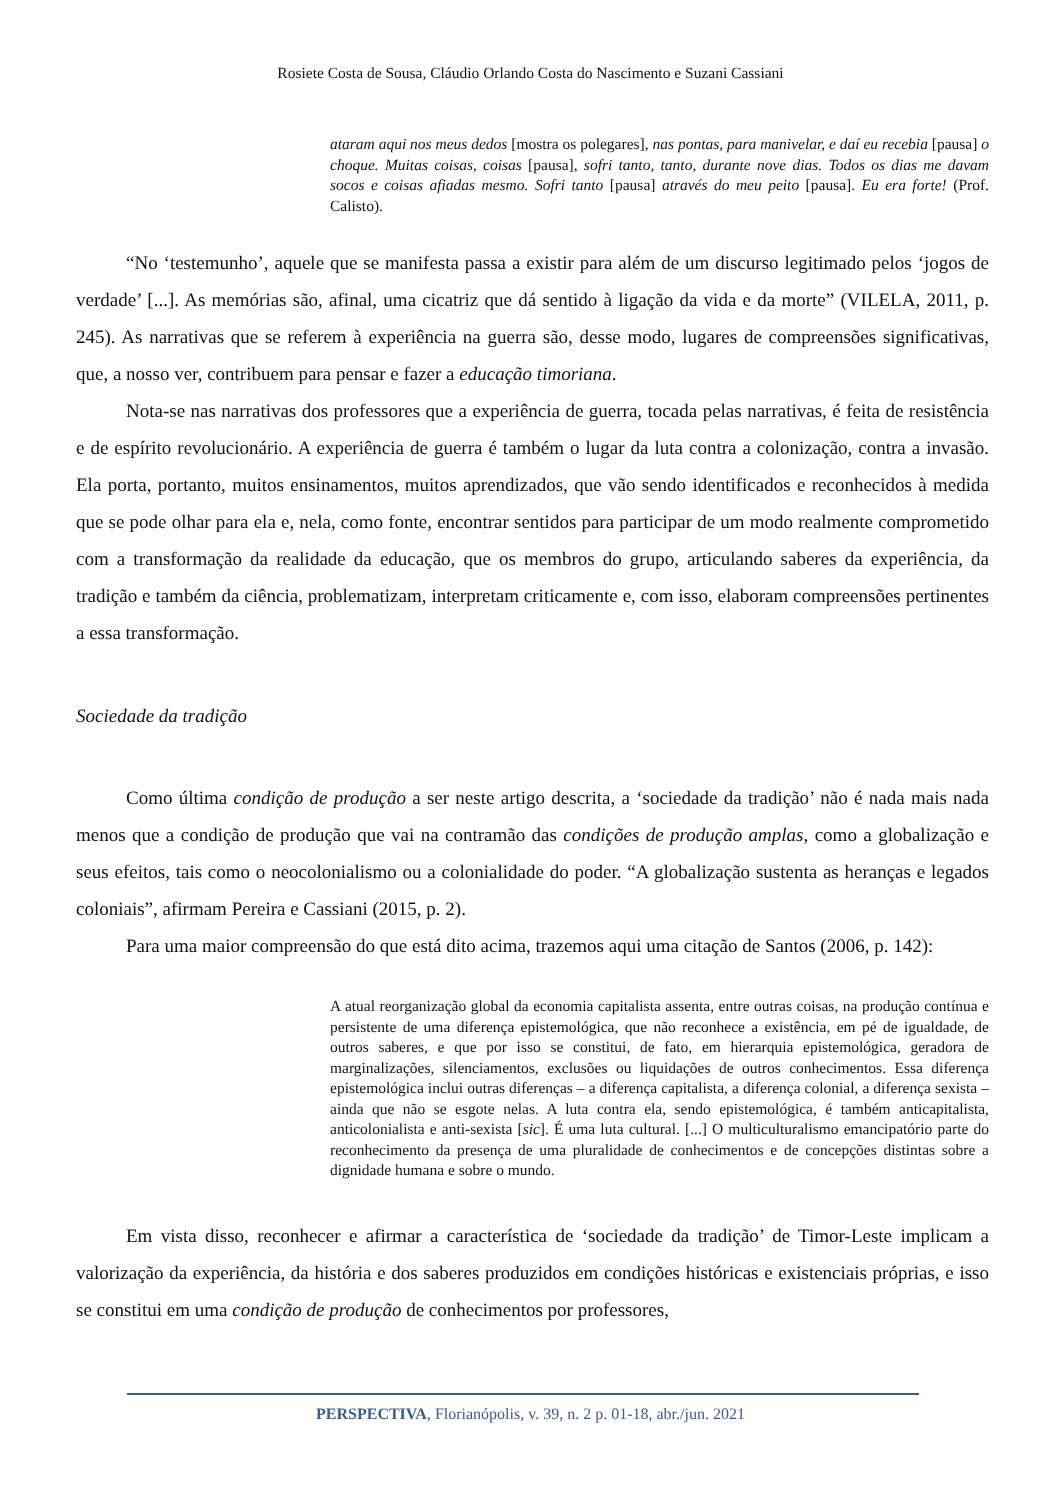Rosiete Costa de Sousa, Cláudio Orlando Costa do Nascimento e Suzani Cassiani
ataram aqui nos meus dedos [mostra os polegares], nas pontas, para manivelar, e daí eu recebia [pausa] o choque. Muitas coisas, coisas [pausa], sofri tanto, tanto, durante nove dias. Todos os dias me davam socos e coisas afiadas mesmo. Sofri tanto [pausa] através do meu peito [pausa]. Eu era forte! (Prof. Calisto).
“No ‘testemunho’, aquele que se manifesta passa a existir para além de um discurso legitimado pelos ‘jogos de verdade’ [...]. As memórias são, afinal, uma cicatriz que dá sentido à ligação da vida e da morte” (VILELA, 2011, p. 245). As narrativas que se referem à experiência na guerra são, desse modo, lugares de compreensões significativas, que, a nosso ver, contribuem para pensar e fazer a educação timoriana.
Nota-se nas narrativas dos professores que a experiência de guerra, tocada pelas narrativas, é feita de resistência e de espírito revolucionário. A experiência de guerra é também o lugar da luta contra a colonização, contra a invasão. Ela porta, portanto, muitos ensinamentos, muitos aprendizados, que vão sendo identificados e reconhecidos à medida que se pode olhar para ela e, nela, como fonte, encontrar sentidos para participar de um modo realmente comprometido com a transformação da realidade da educação, que os membros do grupo, articulando saberes da experiência, da tradição e também da ciência, problematizam, interpretam criticamente e, com isso, elaboram compreensões pertinentes a essa transformação.
Sociedade da tradição
Como última condição de produção a ser neste artigo descrita, a ‘sociedade da tradição’ não é nada mais nada menos que a condição de produção que vai na contramão das condições de produção amplas, como a globalização e seus efeitos, tais como o neocolonialismo ou a colonialidade do poder. “A globalização sustenta as heranças e legados coloniais”, afirmam Pereira e Cassiani (2015, p. 2).
Para uma maior compreensão do que está dito acima, trazemos aqui uma citação de Santos (2006, p. 142):
A atual reorganização global da economia capitalista assenta, entre outras coisas, na produção contínua e persistente de uma diferença epistemológica, que não reconhece a existência, em pé de igualdade, de outros saberes, e que por isso se constitui, de fato, em hierarquia epistemológica, geradora de marginalizações, silenciamentos, exclusões ou liquidações de outros conhecimentos. Essa diferença epistemológica inclui outras diferenças – a diferença capitalista, a diferença colonial, a diferença sexista – ainda que não se esgote nelas. A luta contra ela, sendo epistemológica, é também anticapitalista, anticolonialista e anti-sexista [sic]. É uma luta cultural. [...] O multiculturalismo emancipatório parte do reconhecimento da presença de uma pluralidade de conhecimentos e de concepções distintas sobre a dignidade humana e sobre o mundo.
Em vista disso, reconhecer e afirmar a característica de ‘sociedade da tradição’ de Timor-Leste implicam a valorização da experiência, da história e dos saberes produzidos em condições históricas e existenciais próprias, e isso se constitui em uma condição de produção de conhecimentos por professores,
PERSPECTIVA, Florianópolis, v. 39, n. 2 p. 01-18, abr./jun. 2021